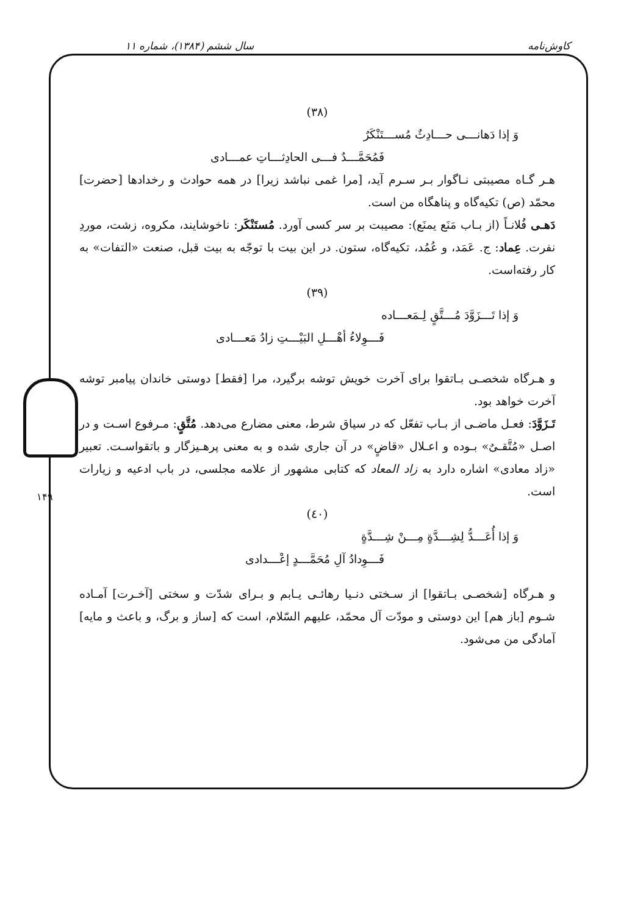کاوش‌نامه سال ششم (۱۳۸۴)، شماره ۱۱
۱۴۹
(۳۸)
وَ إذا دَهانـــی حـــادِثٌ مُســـتَنْکَرٌ
فَمُحَمَّـــدٌ فـــی الحادِثـــاتِ عمـــادی
هـر گـاه مصیبتی نـاگوار بـر سـرم آید، [مرا غمی نباشد زیرا] در همه حوادث و رخدادها [حضرت] محمّد (ص) تکیه‌گاه و پناهگاه من است.
دَهـی فُلانـاً (از بـاب مَنَع یمنَع): مصیبت بر سر کسی آورد. مُستَنْکَر: ناخوشایند، مکروه، زشت، موردِ نفرت. عِماد: ج. عَمَد، و عُمُد، تکیه‌گاه، ستون. در این بیت با توجّه به بیت قبل، صنعت «التفات» به کار رفته‌است.
(۳۹)
وَ إذا تَـــزَوَّدَ مُـــتَّقٍ لِـمَعـــاده
فَـــوِلاءُ أهْـــلِ البَیْـــتِ زادُ مَعـــادی
و هـرگاه شخصـی بـاتقوا برای آخرت خویش توشه برگیرد، مرا [فقط] دوستی خاندان پیامبر توشه آخرت خواهد بود.
تَـزَوَّدَ: فعـل ماضـی از بـاب تفعّل که در سیاق شرط، معنی مضارع می‌دهد. مُتَّقٍ: مـرفوع اسـت و در اصـل «مُتَّقـیٌ» بـوده و اعـلال «قاضٍ» در آن جاری شده و به معنی پرهـیزگار و باتقواسـت. تعبیر «زاد معادی» اشاره دارد به زاد المعاد که کتابی مشهور از علامه مجلسی، در باب ادعیه و زیارات است.
(٤٠)
وَ إذا أُعَـــدُّ لِشِـــدَّةٍ مِـــنْ شِـــدَّةٍ
فَـــوِدادُ آلِ مُحَمَّـــدٍ إعْـــدادی
و هـرگاه [شخصـی بـاتقوا] از سـختی دنـیا رهائـی یـابم و بـرای شدّت و سختی [آخـرت] آمـاده شـوم [باز هم] این دوستی و مودّت آل محمّد، علیهم السّلام، است که [ساز و برگ، و باعث و مایه] آمادگی من می‌شود.